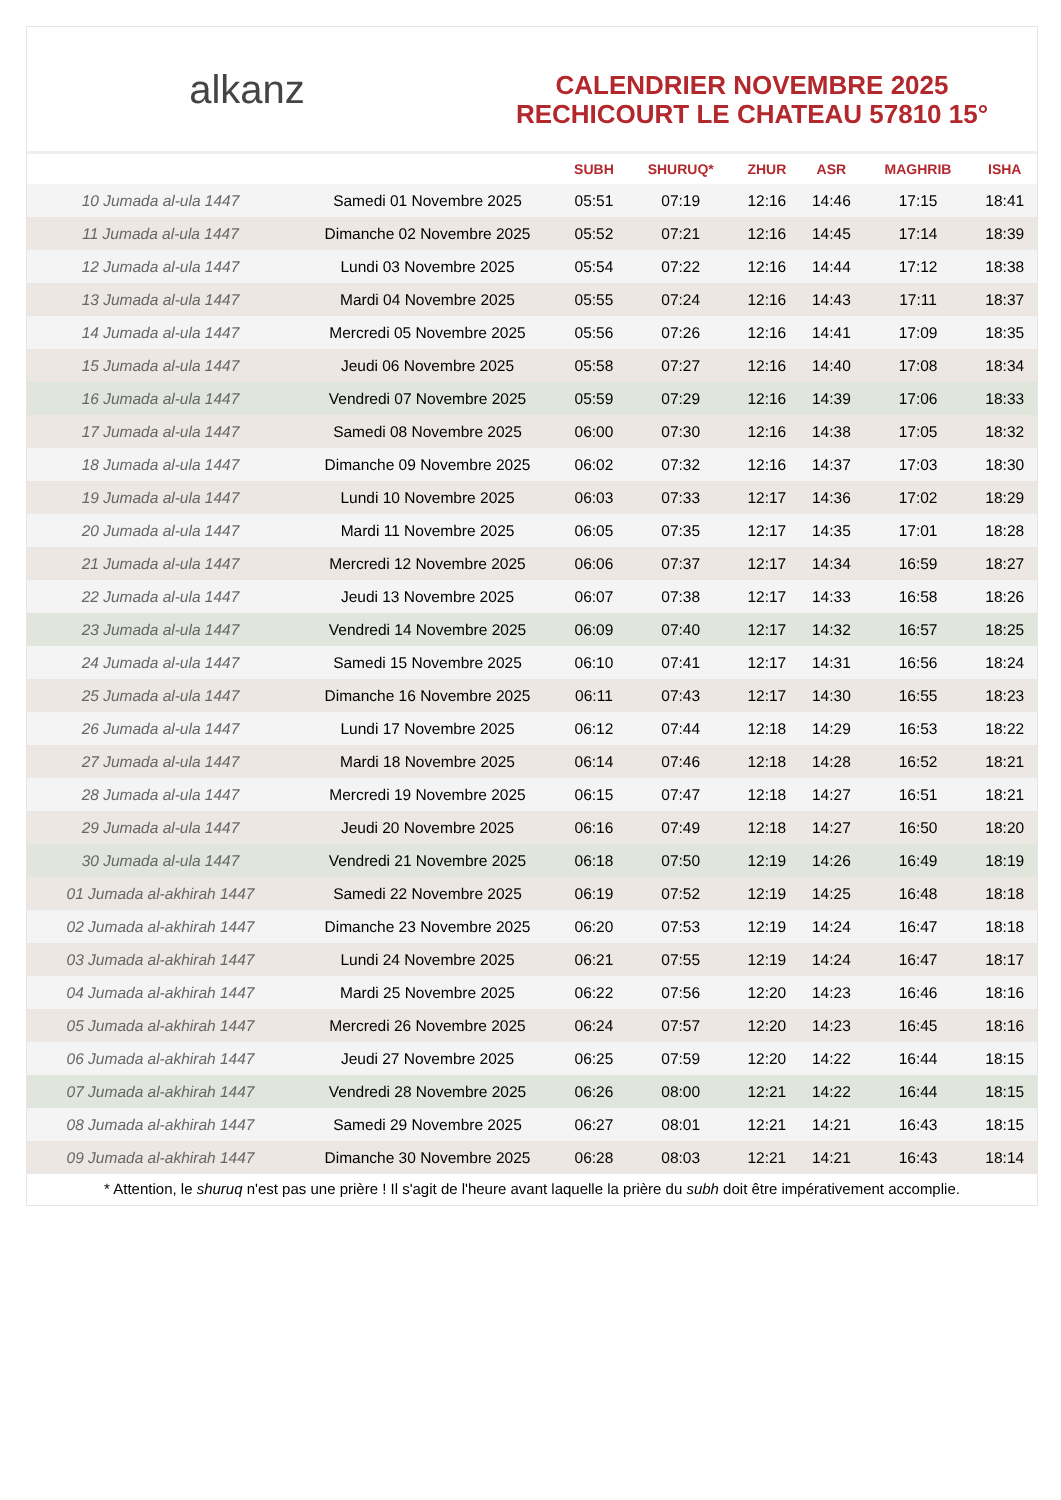alkanz
CALENDRIER NOVEMBRE 2025
RECHICOURT LE CHATEAU 57810 15°
| | | SUBH | SHURUQ* | ZHUR | ASR | MAGHRIB | ISHA |
| --- | --- | --- | --- | --- | --- | --- | --- |
| 10 Jumada al-ula 1447 | Samedi 01 Novembre 2025 | 05:51 | 07:19 | 12:16 | 14:46 | 17:15 | 18:41 |
| 11 Jumada al-ula 1447 | Dimanche 02 Novembre 2025 | 05:52 | 07:21 | 12:16 | 14:45 | 17:14 | 18:39 |
| 12 Jumada al-ula 1447 | Lundi 03 Novembre 2025 | 05:54 | 07:22 | 12:16 | 14:44 | 17:12 | 18:38 |
| 13 Jumada al-ula 1447 | Mardi 04 Novembre 2025 | 05:55 | 07:24 | 12:16 | 14:43 | 17:11 | 18:37 |
| 14 Jumada al-ula 1447 | Mercredi 05 Novembre 2025 | 05:56 | 07:26 | 12:16 | 14:41 | 17:09 | 18:35 |
| 15 Jumada al-ula 1447 | Jeudi 06 Novembre 2025 | 05:58 | 07:27 | 12:16 | 14:40 | 17:08 | 18:34 |
| 16 Jumada al-ula 1447 | Vendredi 07 Novembre 2025 | 05:59 | 07:29 | 12:16 | 14:39 | 17:06 | 18:33 |
| 17 Jumada al-ula 1447 | Samedi 08 Novembre 2025 | 06:00 | 07:30 | 12:16 | 14:38 | 17:05 | 18:32 |
| 18 Jumada al-ula 1447 | Dimanche 09 Novembre 2025 | 06:02 | 07:32 | 12:16 | 14:37 | 17:03 | 18:30 |
| 19 Jumada al-ula 1447 | Lundi 10 Novembre 2025 | 06:03 | 07:33 | 12:17 | 14:36 | 17:02 | 18:29 |
| 20 Jumada al-ula 1447 | Mardi 11 Novembre 2025 | 06:05 | 07:35 | 12:17 | 14:35 | 17:01 | 18:28 |
| 21 Jumada al-ula 1447 | Mercredi 12 Novembre 2025 | 06:06 | 07:37 | 12:17 | 14:34 | 16:59 | 18:27 |
| 22 Jumada al-ula 1447 | Jeudi 13 Novembre 2025 | 06:07 | 07:38 | 12:17 | 14:33 | 16:58 | 18:26 |
| 23 Jumada al-ula 1447 | Vendredi 14 Novembre 2025 | 06:09 | 07:40 | 12:17 | 14:32 | 16:57 | 18:25 |
| 24 Jumada al-ula 1447 | Samedi 15 Novembre 2025 | 06:10 | 07:41 | 12:17 | 14:31 | 16:56 | 18:24 |
| 25 Jumada al-ula 1447 | Dimanche 16 Novembre 2025 | 06:11 | 07:43 | 12:17 | 14:30 | 16:55 | 18:23 |
| 26 Jumada al-ula 1447 | Lundi 17 Novembre 2025 | 06:12 | 07:44 | 12:18 | 14:29 | 16:53 | 18:22 |
| 27 Jumada al-ula 1447 | Mardi 18 Novembre 2025 | 06:14 | 07:46 | 12:18 | 14:28 | 16:52 | 18:21 |
| 28 Jumada al-ula 1447 | Mercredi 19 Novembre 2025 | 06:15 | 07:47 | 12:18 | 14:27 | 16:51 | 18:21 |
| 29 Jumada al-ula 1447 | Jeudi 20 Novembre 2025 | 06:16 | 07:49 | 12:18 | 14:27 | 16:50 | 18:20 |
| 30 Jumada al-ula 1447 | Vendredi 21 Novembre 2025 | 06:18 | 07:50 | 12:19 | 14:26 | 16:49 | 18:19 |
| 01 Jumada al-akhirah 1447 | Samedi 22 Novembre 2025 | 06:19 | 07:52 | 12:19 | 14:25 | 16:48 | 18:18 |
| 02 Jumada al-akhirah 1447 | Dimanche 23 Novembre 2025 | 06:20 | 07:53 | 12:19 | 14:24 | 16:47 | 18:18 |
| 03 Jumada al-akhirah 1447 | Lundi 24 Novembre 2025 | 06:21 | 07:55 | 12:19 | 14:24 | 16:47 | 18:17 |
| 04 Jumada al-akhirah 1447 | Mardi 25 Novembre 2025 | 06:22 | 07:56 | 12:20 | 14:23 | 16:46 | 18:16 |
| 05 Jumada al-akhirah 1447 | Mercredi 26 Novembre 2025 | 06:24 | 07:57 | 12:20 | 14:23 | 16:45 | 18:16 |
| 06 Jumada al-akhirah 1447 | Jeudi 27 Novembre 2025 | 06:25 | 07:59 | 12:20 | 14:22 | 16:44 | 18:15 |
| 07 Jumada al-akhirah 1447 | Vendredi 28 Novembre 2025 | 06:26 | 08:00 | 12:21 | 14:22 | 16:44 | 18:15 |
| 08 Jumada al-akhirah 1447 | Samedi 29 Novembre 2025 | 06:27 | 08:01 | 12:21 | 14:21 | 16:43 | 18:15 |
| 09 Jumada al-akhirah 1447 | Dimanche 30 Novembre 2025 | 06:28 | 08:03 | 12:21 | 14:21 | 16:43 | 18:14 |
* Attention, le shuruq n'est pas une prière ! Il s'agit de l'heure avant laquelle la prière du subh doit être impérativement accomplie.